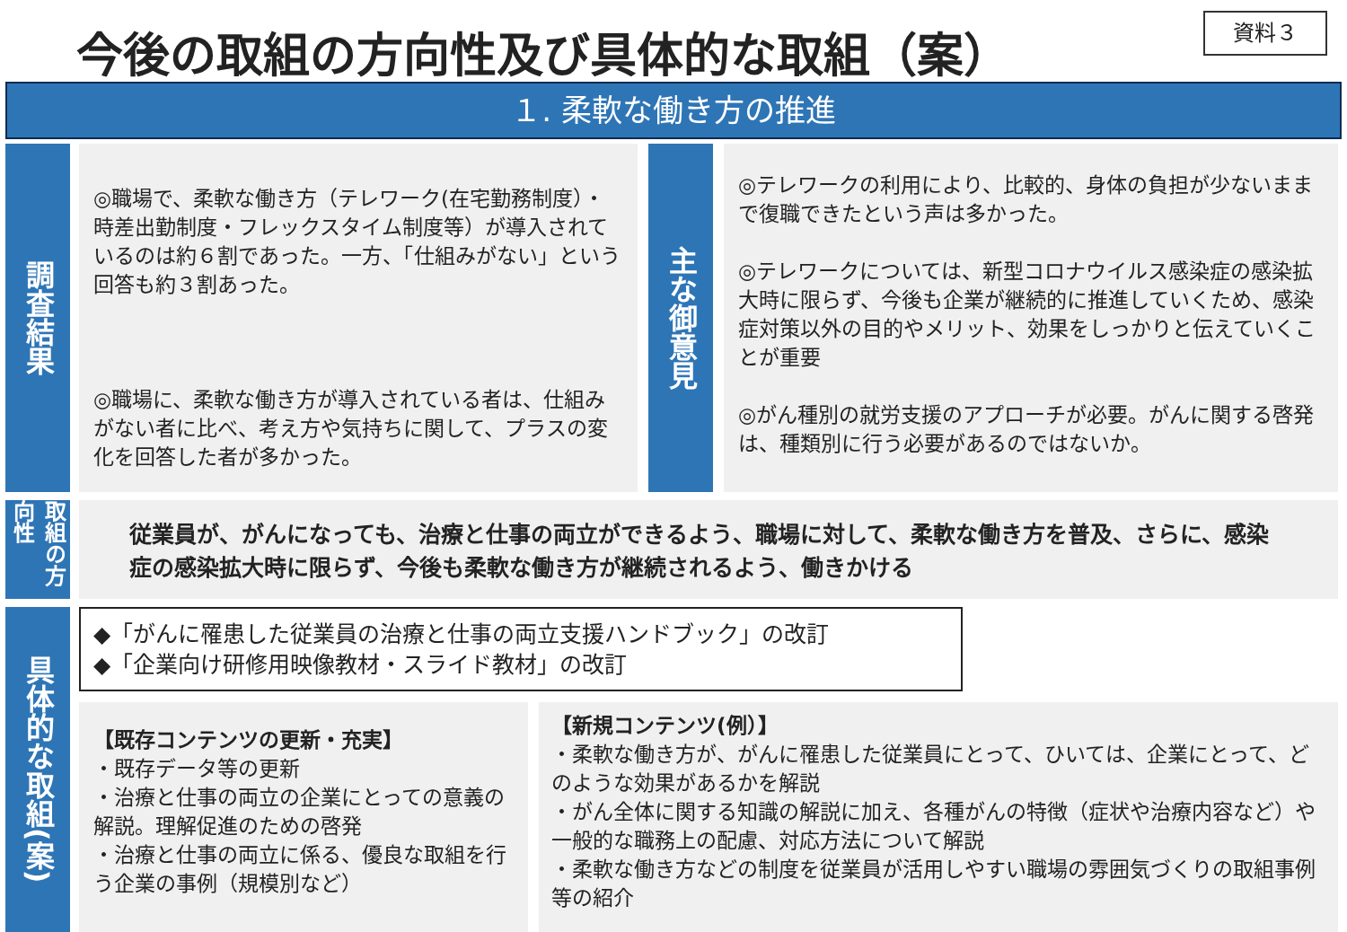今後の取組の方向性及び具体的な取組（案）
資料３
１. 柔軟な働き方の推進
調査結果
◎職場で、柔軟な働き方（テレワーク(在宅勤務制度）・時差出勤制度・フレックスタイム制度等）が導入されているのは約６割であった。一方、「仕組みがない」という回答も約３割あった。
◎職場に、柔軟な働き方が導入されている者は、仕組みがない者に比べ、考え方や気持ちに関して、プラスの変化を回答した者が多かった。
主な御意見
◎テレワークの利用により、比較的、身体の負担が少ないままで復職できたという声は多かった。
◎テレワークについては、新型コロナウイルス感染症の感染拡大時に限らず、今後も企業が継続的に推進していくため、感染症対策以外の目的やメリット、効果をしっかりと伝えていくことが重要
◎がん種別の就労支援のアプローチが必要。がんに関する啓発は、種類別に行う必要があるのではないか。
取組の方向性
従業員が、がんになっても、治療と仕事の両立ができるよう、職場に対して、柔軟な働き方を普及、さらに、感染症の感染拡大時に限らず、今後も柔軟な働き方が継続されるよう、働きかける
具体的な取組(案)
◆「がんに罹患した従業員の治療と仕事の両立支援ハンドブック」の改訂
◆「企業向け研修用映像教材・スライド教材」の改訂
【既存コンテンツの更新・充実】
・既存データ等の更新
・治療と仕事の両立の企業にとっての意義の解説。理解促進のための啓発
・治療と仕事の両立に係る、優良な取組を行う企業の事例（規模別など）
【新規コンテンツ(例）】
・柔軟な働き方が、がんに罹患した従業員にとって、ひいては、企業にとって、どのような効果があるかを解説
・がん全体に関する知識の解説に加え、各種がんの特徴（症状や治療内容など）や一般的な職務上の配慮、対応方法について解説
・柔軟な働き方などの制度を従業員が活用しやすい職場の雰囲気づくりの取組事例等の紹介